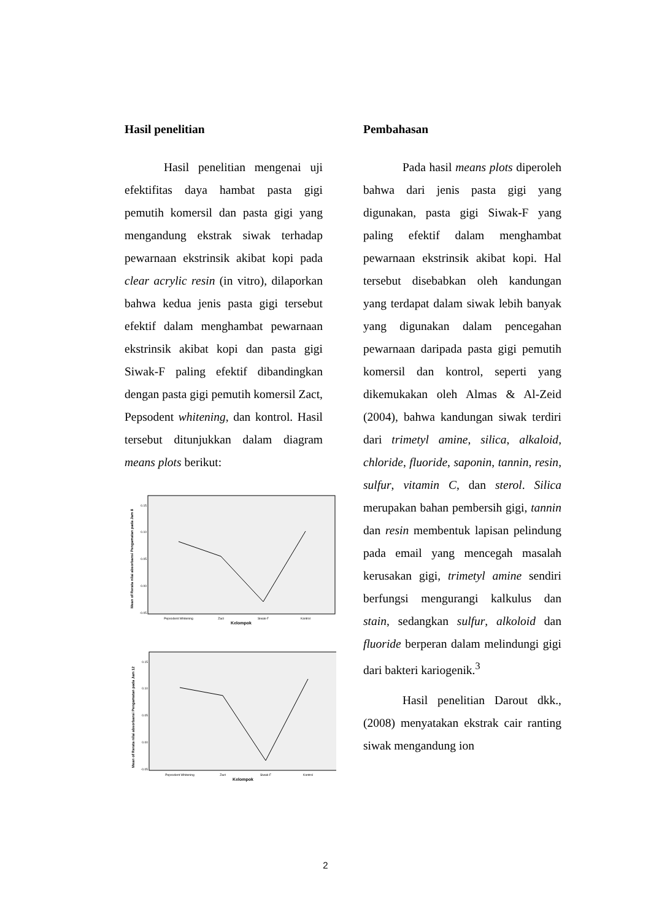Hasil penelitian
Hasil penelitian mengenai uji efektifitas daya hambat pasta gigi pemutih komersil dan pasta gigi yang mengandung ekstrak siwak terhadap pewarnaan ekstrinsik akibat kopi pada clear acrylic resin (in vitro), dilaporkan bahwa kedua jenis pasta gigi tersebut efektif dalam menghambat pewarnaan ekstrinsik akibat kopi dan pasta gigi Siwak-F paling efektif dibandingkan dengan pasta gigi pemutih komersil Zact, Pepsodent whitening, dan kontrol. Hasil tersebut ditunjukkan dalam diagram means plots berikut:
0.15
0.10
0.05
0.00
-0.05
Pepsodent Whitening
Zact
Siwak-F
Kontrol
Kelompok
Mean of Rerata nilai absorbansi Pengamatan pada Jam 8
0.15
0.10
0.05
0.00
-0.05
Pepsodent Whitening
Zact
Siwak-F
Kontrol
Kelompok
Mean of Rerata nilai absorbansi Pengamatan pada Jam 12
Pembahasan
Pada hasil means plots diperoleh bahwa dari jenis pasta gigi yang digunakan, pasta gigi Siwak-F yang paling efektif dalam menghambat pewarnaan ekstrinsik akibat kopi. Hal tersebut disebabkan oleh kandungan yang terdapat dalam siwak lebih banyak yang digunakan dalam pencegahan pewarnaan daripada pasta gigi pemutih komersil dan kontrol, seperti yang dikemukakan oleh Almas & Al-Zeid (2004), bahwa kandungan siwak terdiri dari trimetyl amine, silica, alkaloid, chloride, fluoride, saponin, tannin, resin, sulfur, vitamin C, dan sterol. Silica merupakan bahan pembersih gigi, tannin dan resin membentuk lapisan pelindung pada email yang mencegah masalah kerusakan gigi, trimetyl amine sendiri berfungsi mengurangi kalkulus dan stain, sedangkan sulfur, alkoloid dan fluoride berperan dalam melindungi gigi dari bakteri kariogenik.<sup>3</sup>
Hasil penelitian Darout dkk., (2008) menyatakan ekstrak cair ranting siwak mengandung ion
2